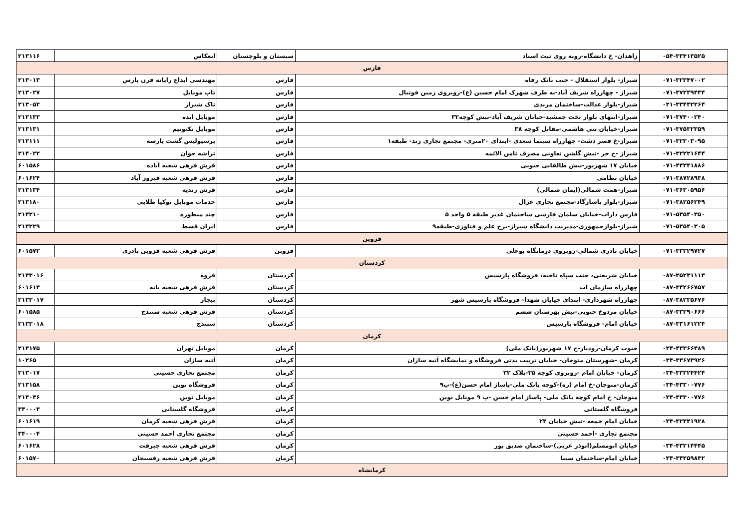| ۰۵۴-۳۳۴۱۳۵۲۵ | زاهدان- خ دانشگاه-روبه روی ثبت اسناد | سیستان و بلوچستان | انعکاس | ۲۱۳۱۱۶ |
| فارس | | | | |
| ۰۷۱-۳۲۳۴۷۰۰۲ | شیراز- بلوار استقلال - جنب بانک رفاه | فارس | مهندسی ابداع رایانه قرن پارس | ۲۱۳۰۱۳ |
| ۰۷۱-۳۷۲۳۹۴۳۴ | شیراز - چهارراه شریف آباد-به طرف شهرک امام حسین (ع)-روبروی زمین فوتبال | فارس | تاپ موبایل | ۲۱۳۰۲۷ |
| ۰۲۱-۳۳۴۳۲۲۶۴ | شیراز-بلوار عدالت-ساختمان مرندی | فارس | تاک شیراز | ۲۱۳۰۵۲ |
| ۰۷۱-۳۷۴۰۰۲۴۰ | شیراز-انتهای بلوار تخت جمشید-خیابان شریف آباد-نبش کوچه۳۲ | فارس | موبایل ایده | ۲۱۳۱۳۳ |
| ۰۷۱-۳۷۵۳۲۳۵۹ | شیراز-خیابان بنی هاشمی-مقابل کوچه ۳۸ | فارس | موبایل تکنوتیم | ۲۱۳۱۳۱ |
| ۰۷۱-۳۲۳۰۳۰۹۵ | شیراز-خ قصر دشت- چهارراه سینما سعدی -ابتدای ۲۰متری- مجتمع تجاری زند- طبقه۱ | فارس | پرسپولیس گشت پارسه | ۲۱۳۱۱۱ |
| ۰۷۱-۳۲۲۲۱۶۴۴ | شیراز -خ حر -نبش گلشن تعاونی مصرف ثامن الائمه | فارس | تراشه جوان | ۲۱۴۰۲۲ |
| ۰۷۱-۴۴۳۴۱۸۸۶ | خیابان ۱۷ شهریور-نبش طالقانی جنوبی | فارس | فرش فرهی شعبه آباده | ۶۰۱۵۸۶ |
| ۰۷۱-۳۸۷۲۸۹۳۸ | خیابان نظامی | فارس | فرش فرهی شعبه فیروز آباد | ۶۰۱۶۲۴ |
| ۰۷۱-۳۶۳۰۵۹۵۶ | شیراز-همت شمالی(ایمان شمالی) | فارس | فرش زندیه | ۲۱۳۱۳۴ |
| ۰۷۱-۳۸۲۵۶۲۴۹ | شیراز-بلوار پاسارگاد-مجتمع تجاری غزال | فارس | خدمات موبایل نوکیا طلایی | ۲۱۳۱۸۰ |
| ۰۷۱-۵۳۵۴۰۳۵۰ | فارس داراب-خیابان سلمان فارسی ساختمان غدیر طبقه ۵ واحد ۵ | فارس | چند منظوره | ۲۱۳۲۱۰ |
| ۰۷۱-۵۳۵۴۰۳۰۵ | شیراز-بلوارجمهوری-مدیریت دانشگاه شیراز-برج علم و فناوری-طبقه۹ | فارس | ایران قسط | ۲۱۳۲۲۹ |
| قزوین | | | | |
| ۰۷۱-۳۳۳۲۹۷۲۷ | خیابان نادری شمالی-روبروی درمانگاه بوعلی | قزوین | فرش فرهی شعبه قزوین نادری | ۶۰۱۵۷۲ |
| کردستان | | | | |
| ۰۸۷-۳۵۲۳۱۱۱۳ | خیابان شریعتی، جنب سپاه ناحیه، فروشگاه پارسیس | کردستان | قروه | ۲۱۳۳۰۱۶ |
| ۰۸۷-۳۴۲۶۶۷۵۷ | چهارراه سازمان اب | کردستان | فرش فرهی شعبه بانه | ۶۰۱۶۱۳ |
| ۰۸۷-۳۸۲۳۵۶۷۶ | چهارراه شهرداری- ابتدای خیابان شهدا- فروشگاه پارسیس شهر | کردستان | بیجار | ۲۱۳۳۰۱۷ |
| ۰۸۷-۳۳۲۹۰۶۶۶ | خیابان مردوخ جنوبی-نبش بهرستان ششم | کردستان | فرش فرهی شعبه سنندج | ۶۰۱۵۸۵ |
| ۰۸۷-۳۳۱۶۱۲۲۴ | خیابان امام- فروشگاه پارسیس | کردستان | سنندج | ۲۱۳۳۰۱۸ |
| کرمان | | | | |
| ۰۳۴-۴۳۳۶۶۴۸۹ | جنوب کرمان-رودبار-خ ۱۷ شهریور(بانک ملی) | کرمان | موبایل تهران | ۲۱۳۱۷۵ |
| ۰۳۴-۳۳۶۷۳۹۲۶ | کرمان -شهرستان منوجان- خیابان تربیت بدنی فروشگاه و نمایشگاه آتیه سازان | کرمان | آتیه سازان | ۱۰۲۶۵ |
| ۰۳۴-۳۳۳۲۴۴۲۴ | کرمان- خیابان امام -روبروی کوچه ۳۵-پلاک ۳۲ | کرمان | مجتمع تجاری حسینی | ۲۱۳۰۱۷ |
| ۰۳۴-۴۳۳۰۰۷۷۶ | کرمان-منوجان-خ امام (ره)-کوچه بانک ملی-پاساژ امام حسن(ع)-پ۹ | کرمان | فروشگاه نوین | ۲۱۳۱۵۸ |
| ۰۳۴-۴۳۳۰۰۷۷۶ | منوجان- خ امام کوچه بانک ملی- پاساژ امام حسن -پ ۹ موبایل نوین | کرمان | موبایل نوین | ۲۱۴۰۴۶ |
| | فروشگاه گلستانی | کرمان | فروشگاه گلستانی | ۳۴۰۰۰۳ |
| ۰۳۴-۳۲۴۴۱۹۲۸ | خیابان امام جمعه -نبش خیابان ۲۴ | کرمان | فرش فرهی شعبه کرمان | ۶۰۱۶۱۹ |
| | مجتمع تجاری -احمد حسینی | کرمان | مجتمع تجاری احمد حسینی | ۳۴۰۰۰۴ |
| ۰۳۴-۴۳۲۱۴۴۴۵ | خیابان ابومسلم(ابوذر غربی)-ساختمان صدیق پور | کرمان | فرش فرهی شعبه جیرفت | ۶۰۱۶۲۸ |
| ۰۳۴-۳۴۲۵۹۸۳۲ | خیابان امام-ساختمان سینا | کرمان | فرش فرهی شعبه رفسنجان | ۶۰۱۵۷۰ |
| کرمانشاه | | | | |